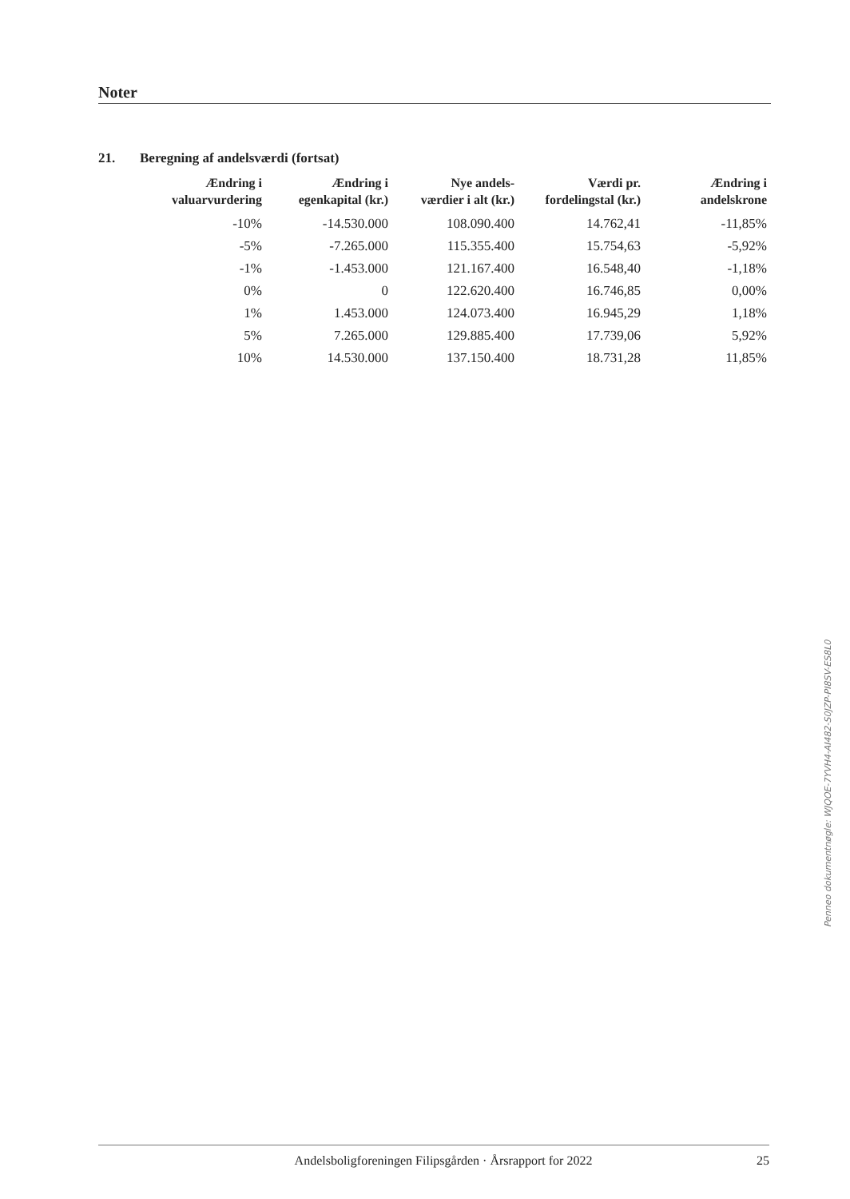Noter
21. Beregning af andelsværdi (fortsat)
| Ændring i valuarvurdering | Ændring i egenkapital (kr.) | Nye andels- værdier i alt (kr.) | Værdi pr. fordelingstal (kr.) | Ændring i andelskrone |
| --- | --- | --- | --- | --- |
| -10% | -14.530.000 | 108.090.400 | 14.762,41 | -11,85% |
| -5% | -7.265.000 | 115.355.400 | 15.754,63 | -5,92% |
| -1% | -1.453.000 | 121.167.400 | 16.548,40 | -1,18% |
| 0% | 0 | 122.620.400 | 16.746,85 | 0,00% |
| 1% | 1.453.000 | 124.073.400 | 16.945,29 | 1,18% |
| 5% | 7.265.000 | 129.885.400 | 17.739,06 | 5,92% |
| 10% | 14.530.000 | 137.150.400 | 18.731,28 | 11,85% |
Penneo dokumentnøgle: WJQOE-7YVH4-AI482-S0JZP-PI8SV-ES8L0
Andelsboligforeningen Filipsgården · Årsrapport for 2022 25